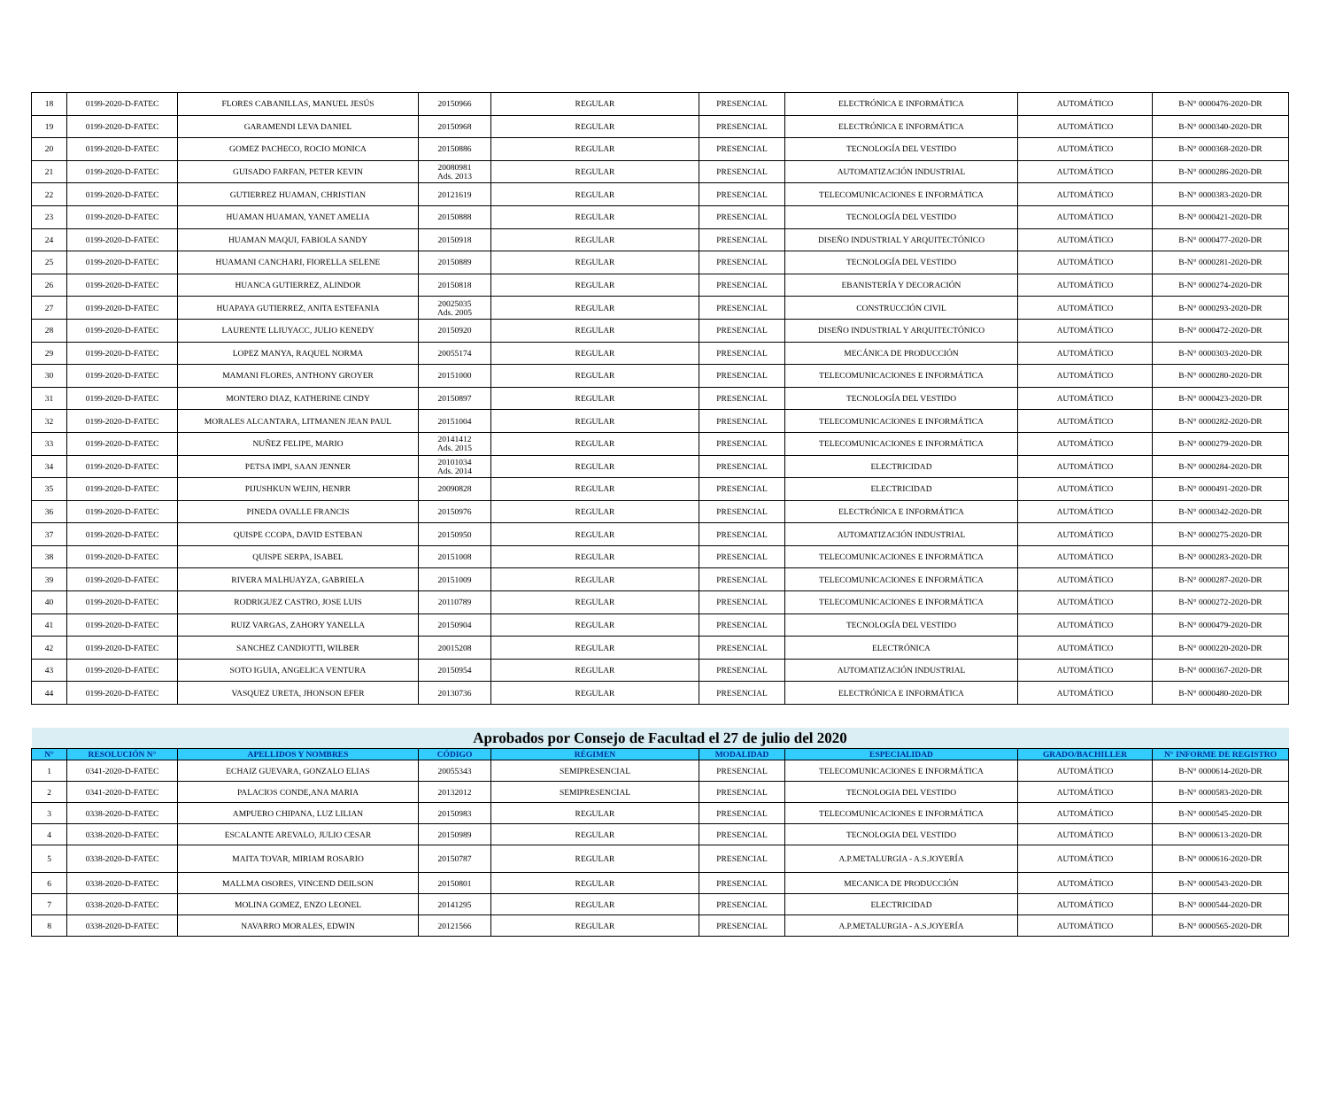| 18 | 0199-2020-D-FATEC | FLORES CABANILLAS, MANUEL JESÚS | 20150966 | REGULAR | PRESENCIAL | ELECTRÓNICA E INFORMÁTICA | AUTOMÁTICO | B-N° 0000476-2020-DR |
| 19 | 0199-2020-D-FATEC | GARAMENDI LEVA DANIEL | 20150968 | REGULAR | PRESENCIAL | ELECTRÓNICA E INFORMÁTICA | AUTOMÁTICO | B-N° 0000340-2020-DR |
| 20 | 0199-2020-D-FATEC | GOMEZ PACHECO, ROCIO MONICA | 20150886 | REGULAR | PRESENCIAL | TECNOLOGÍA DEL VESTIDO | AUTOMÁTICO | B-N° 0000368-2020-DR |
| 21 | 0199-2020-D-FATEC | GUISADO FARFAN, PETER KEVIN | 20080981 Ads. 2013 | REGULAR | PRESENCIAL | AUTOMATIZACIÓN INDUSTRIAL | AUTOMÁTICO | B-N° 0000286-2020-DR |
| 22 | 0199-2020-D-FATEC | GUTIERREZ HUAMAN, CHRISTIAN | 20121619 | REGULAR | PRESENCIAL | TELECOMUNICACIONES E INFORMÁTICA | AUTOMÁTICO | B-N° 0000383-2020-DR |
| 23 | 0199-2020-D-FATEC | HUAMAN HUAMAN, YANET AMELIA | 20150888 | REGULAR | PRESENCIAL | TECNOLOGÍA DEL VESTIDO | AUTOMÁTICO | B-N° 0000421-2020-DR |
| 24 | 0199-2020-D-FATEC | HUAMAN MAQUI, FABIOLA SANDY | 20150918 | REGULAR | PRESENCIAL | DISEÑO INDUSTRIAL Y ARQUITECTÓNICO | AUTOMÁTICO | B-N° 0000477-2020-DR |
| 25 | 0199-2020-D-FATEC | HUAMANI CANCHARI, FIORELLA SELENE | 20150889 | REGULAR | PRESENCIAL | TECNOLOGÍA DEL VESTIDO | AUTOMÁTICO | B-N° 0000281-2020-DR |
| 26 | 0199-2020-D-FATEC | HUANCA GUTIERREZ, ALINDOR | 20150818 | REGULAR | PRESENCIAL | EBANISTERÍA Y DECORACIÓN | AUTOMÁTICO | B-N° 0000274-2020-DR |
| 27 | 0199-2020-D-FATEC | HUAPAYA GUTIERREZ, ANITA ESTEFANIA | 20025035 Ads. 2005 | REGULAR | PRESENCIAL | CONSTRUCCIÓN CIVIL | AUTOMÁTICO | B-N° 0000293-2020-DR |
| 28 | 0199-2020-D-FATEC | LAURENTE LLIUYACC, JULIO KENEDY | 20150920 | REGULAR | PRESENCIAL | DISEÑO INDUSTRIAL Y ARQUITECTÓNICO | AUTOMÁTICO | B-N° 0000472-2020-DR |
| 29 | 0199-2020-D-FATEC | LOPEZ MANYA, RAQUEL NORMA | 20055174 | REGULAR | PRESENCIAL | MECÁNICA DE PRODUCCIÓN | AUTOMÁTICO | B-N° 0000303-2020-DR |
| 30 | 0199-2020-D-FATEC | MAMANI FLORES, ANTHONY GROYER | 20151000 | REGULAR | PRESENCIAL | TELECOMUNICACIONES E INFORMÁTICA | AUTOMÁTICO | B-N° 0000280-2020-DR |
| 31 | 0199-2020-D-FATEC | MONTERO DIAZ, KATHERINE CINDY | 20150897 | REGULAR | PRESENCIAL | TECNOLOGÍA DEL VESTIDO | AUTOMÁTICO | B-N° 0000423-2020-DR |
| 32 | 0199-2020-D-FATEC | MORALES ALCANTARA, LITMANEN JEAN PAUL | 20151004 | REGULAR | PRESENCIAL | TELECOMUNICACIONES E INFORMÁTICA | AUTOMÁTICO | B-N° 0000282-2020-DR |
| 33 | 0199-2020-D-FATEC | NUÑEZ FELIPE, MARIO | 20141412 Ads. 2015 | REGULAR | PRESENCIAL | TELECOMUNICACIONES E INFORMÁTICA | AUTOMÁTICO | B-N° 0000279-2020-DR |
| 34 | 0199-2020-D-FATEC | PETSA IMPI, SAAN JENNER | 20101034 Ads. 2014 | REGULAR | PRESENCIAL | ELECTRICIDAD | AUTOMÁTICO | B-N° 0000284-2020-DR |
| 35 | 0199-2020-D-FATEC | PIJUSHKUN WEJIN, HENRR | 20090828 | REGULAR | PRESENCIAL | ELECTRICIDAD | AUTOMÁTICO | B-N° 0000491-2020-DR |
| 36 | 0199-2020-D-FATEC | PINEDA OVALLE FRANCIS | 20150976 | REGULAR | PRESENCIAL | ELECTRÓNICA E INFORMÁTICA | AUTOMÁTICO | B-N° 0000342-2020-DR |
| 37 | 0199-2020-D-FATEC | QUISPE CCOPA, DAVID ESTEBAN | 20150950 | REGULAR | PRESENCIAL | AUTOMATIZACIÓN INDUSTRIAL | AUTOMÁTICO | B-N° 0000275-2020-DR |
| 38 | 0199-2020-D-FATEC | QUISPE SERPA, ISABEL | 20151008 | REGULAR | PRESENCIAL | TELECOMUNICACIONES E INFORMÁTICA | AUTOMÁTICO | B-N° 0000283-2020-DR |
| 39 | 0199-2020-D-FATEC | RIVERA MALHUAYZA, GABRIELA | 20151009 | REGULAR | PRESENCIAL | TELECOMUNICACIONES E INFORMÁTICA | AUTOMÁTICO | B-N° 0000287-2020-DR |
| 40 | 0199-2020-D-FATEC | RODRIGUEZ CASTRO, JOSE LUIS | 20110789 | REGULAR | PRESENCIAL | TELECOMUNICACIONES E INFORMÁTICA | AUTOMÁTICO | B-N° 0000272-2020-DR |
| 41 | 0199-2020-D-FATEC | RUIZ VARGAS, ZAHORY YANELLA | 20150904 | REGULAR | PRESENCIAL | TECNOLOGÍA DEL VESTIDO | AUTOMÁTICO | B-N° 0000479-2020-DR |
| 42 | 0199-2020-D-FATEC | SANCHEZ CANDIOTTI, WILBER | 20015208 | REGULAR | PRESENCIAL | ELECTRÓNICA | AUTOMÁTICO | B-N° 0000220-2020-DR |
| 43 | 0199-2020-D-FATEC | SOTO IGUIA, ANGELICA VENTURA | 20150954 | REGULAR | PRESENCIAL | AUTOMATIZACIÓN INDUSTRIAL | AUTOMÁTICO | B-N° 0000367-2020-DR |
| 44 | 0199-2020-D-FATEC | VASQUEZ URETA, JHONSON EFER | 20130736 | REGULAR | PRESENCIAL | ELECTRÓNICA E INFORMÁTICA | AUTOMÁTICO | B-N° 0000480-2020-DR |
| Aprobados por Consejo de Facultad el 27 de julio del 2020 | | | | | | | | |
| N° | RESOLUCIÓN N° | APELLIDOS Y NOMBRES | CÓDIGO | RÉGIMEN | MODALIDAD | ESPECIALIDAD | GRADO/BACHILLER | N° INFORME DE REGISTRO |
| 1 | 0341-2020-D-FATEC | ECHAIZ GUEVARA, GONZALO ELIAS | 20055343 | SEMIPRESENCIAL | PRESENCIAL | TELECOMUNICACIONES E INFORMÁTICA | AUTOMÁTICO | B-N° 0000614-2020-DR |
| 2 | 0341-2020-D-FATEC | PALACIOS CONDE,ANA MARIA | 20132012 | SEMIPRESENCIAL | PRESENCIAL | TECNOLOGIA DEL VESTIDO | AUTOMÁTICO | B-N° 0000583-2020-DR |
| 3 | 0338-2020-D-FATEC | AMPUERO CHIPANA, LUZ LILIAN | 20150983 | REGULAR | PRESENCIAL | TELECOMUNICACIONES E INFORMÁTICA | AUTOMÁTICO | B-N° 0000545-2020-DR |
| 4 | 0338-2020-D-FATEC | ESCALANTE AREVALO, JULIO CESAR | 20150989 | REGULAR | PRESENCIAL | TECNOLOGIA DEL VESTIDO | AUTOMÁTICO | B-N° 0000613-2020-DR |
| 5 | 0338-2020-D-FATEC | MAITA TOVAR, MIRIAM ROSARIO | 20150787 | REGULAR | PRESENCIAL | A.P.METALURGIA - A.S.JOYERÍA | AUTOMÁTICO | B-N° 0000616-2020-DR |
| 6 | 0338-2020-D-FATEC | MALLMA OSORES, VINCEND DEILSON | 20150801 | REGULAR | PRESENCIAL | MECANICA DE PRODUCCIÓN | AUTOMÁTICO | B-N° 0000543-2020-DR |
| 7 | 0338-2020-D-FATEC | MOLINA GOMEZ, ENZO LEONEL | 20141295 | REGULAR | PRESENCIAL | ELECTRICIDAD | AUTOMÁTICO | B-N° 0000544-2020-DR |
| 8 | 0338-2020-D-FATEC | NAVARRO MORALES, EDWIN | 20121566 | REGULAR | PRESENCIAL | A.P.METALURGIA - A.S.JOYERÍA | AUTOMÁTICO | B-N° 0000565-2020-DR |